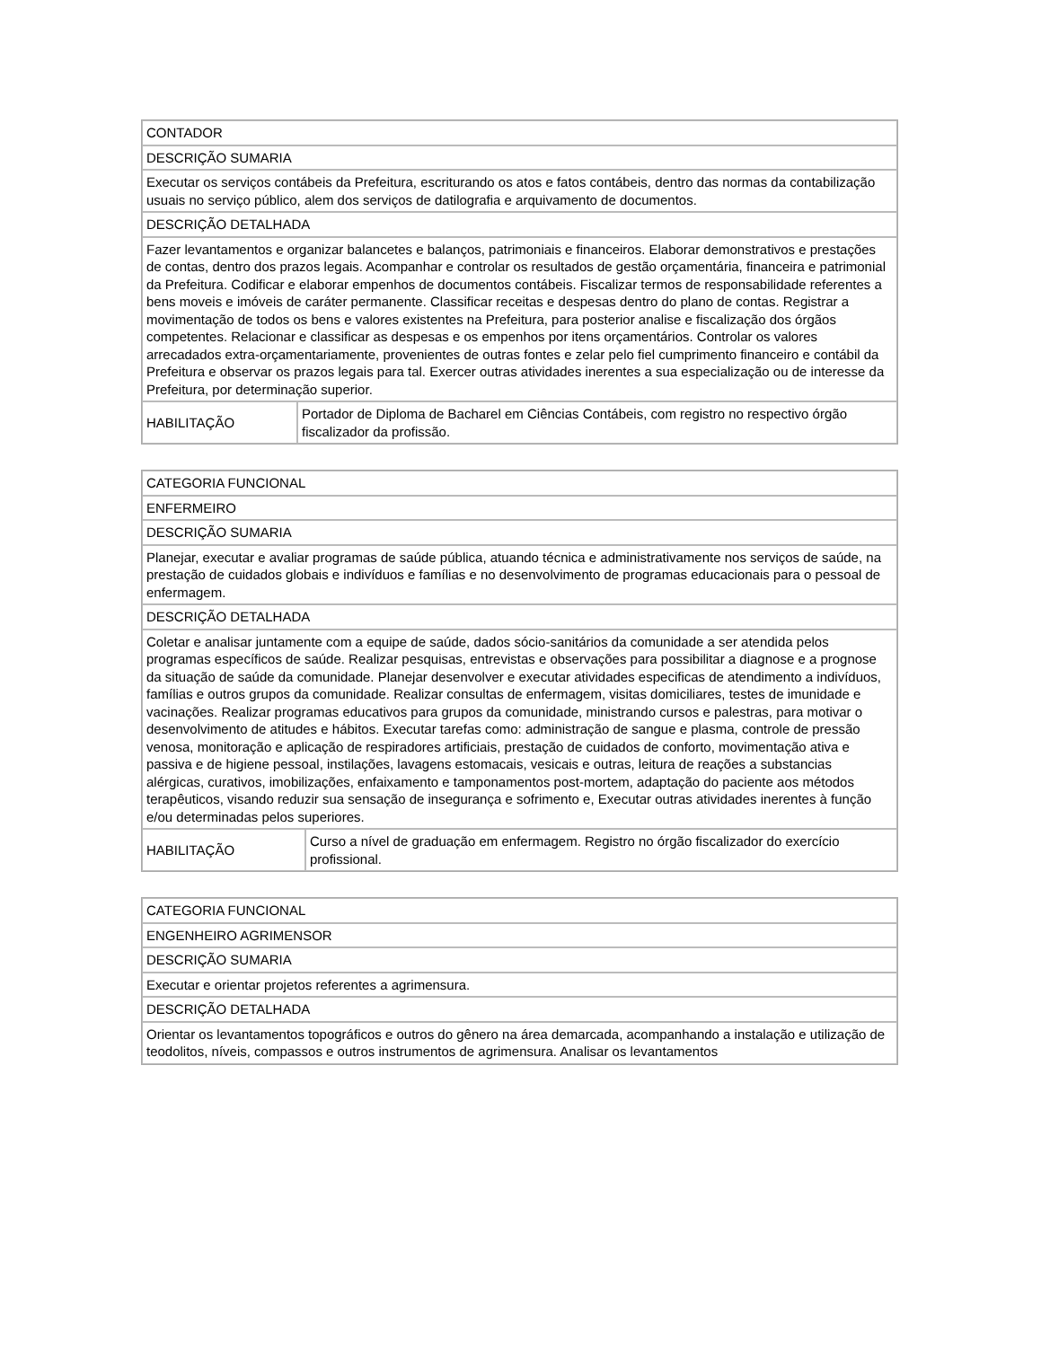| CONTADOR | |
| DESCRIÇÃO SUMARIA | |
| Executar os serviços contábeis da Prefeitura, escriturando os atos e fatos contábeis, dentro das normas da contabilização usuais no serviço público, alem dos serviços de datilografia e arquivamento de documentos. | |
| DESCRIÇÃO DETALHADA | |
| Fazer levantamentos e organizar balancetes e balanços, patrimoniais e financeiros. Elaborar demonstrativos e prestações de contas, dentro dos prazos legais. Acompanhar e controlar os resultados de gestão orçamentária, financeira e patrimonial da Prefeitura. Codificar e elaborar empenhos de documentos contábeis. Fiscalizar termos de responsabilidade referentes a bens moveis e imóveis de caráter permanente. Classificar receitas e despesas dentro do plano de contas. Registrar a movimentação de todos os bens e valores existentes na Prefeitura, para posterior analise e fiscalização dos órgãos competentes. Relacionar e classificar as despesas e os empenhos por itens orçamentários. Controlar os valores arrecadados extra-orçamentariamente, provenientes de outras fontes e zelar pelo fiel cumprimento financeiro e contábil da Prefeitura e observar os prazos legais para tal. Exercer outras atividades inerentes a sua especialização ou de interesse da Prefeitura, por determinação superior. | |
| HABILITAÇÃO | Portador de Diploma de Bacharel em Ciências Contábeis, com registro no respectivo órgão fiscalizador da profissão. |
| CATEGORIA FUNCIONAL | |
| ENFERMEIRO | |
| DESCRIÇÃO SUMARIA | |
| Planejar, executar e avaliar programas de saúde pública, atuando técnica e administrativamente nos serviços de saúde, na prestação de cuidados globais e indivíduos e famílias e no desenvolvimento de programas educacionais para o pessoal de enfermagem. | |
| DESCRIÇÃO DETALHADA | |
| Coletar e analisar juntamente com a equipe de saúde, dados sócio-sanitários da comunidade a ser atendida pelos programas específicos de saúde. Realizar pesquisas, entrevistas e observações para possibilitar a diagnose e a prognose da situação de saúde da comunidade. Planejar desenvolver e executar atividades especificas de atendimento a indivíduos, famílias e outros grupos da comunidade. Realizar consultas de enfermagem, visitas domiciliares, testes de imunidade e vacinações. Realizar programas educativos para grupos da comunidade, ministrando cursos e palestras, para motivar o desenvolvimento de atitudes e hábitos. Executar tarefas como: administração de sangue e plasma, controle de pressão venosa, monitoração e aplicação de respiradores artificiais, prestação de cuidados de conforto, movimentação ativa e passiva e de higiene pessoal, instilações, lavagens estomacais, vesicais e outras, leitura de reações a substancias alérgicas, curativos, imobilizações, enfaixamento e tamponamentos post-mortem, adaptação do paciente aos métodos terapêuticos, visando reduzir sua sensação de insegurança e sofrimento e, Executar outras atividades inerentes à função e/ou determinadas pelos superiores. | |
| HABILITAÇÃO | Curso a nível de graduação em enfermagem. Registro no órgão fiscalizador do exercício profissional. |
| CATEGORIA FUNCIONAL |
| ENGENHEIRO AGRIMENSOR |
| DESCRIÇÃO SUMARIA |
| Executar e orientar projetos referentes a agrimensura. |
| DESCRIÇÃO DETALHADA |
| Orientar os levantamentos topográficos e outros do gênero na área demarcada, acompanhando a instalação e utilização de teodolitos, níveis, compassos e outros instrumentos de agrimensura. Analisar os levantamentos |